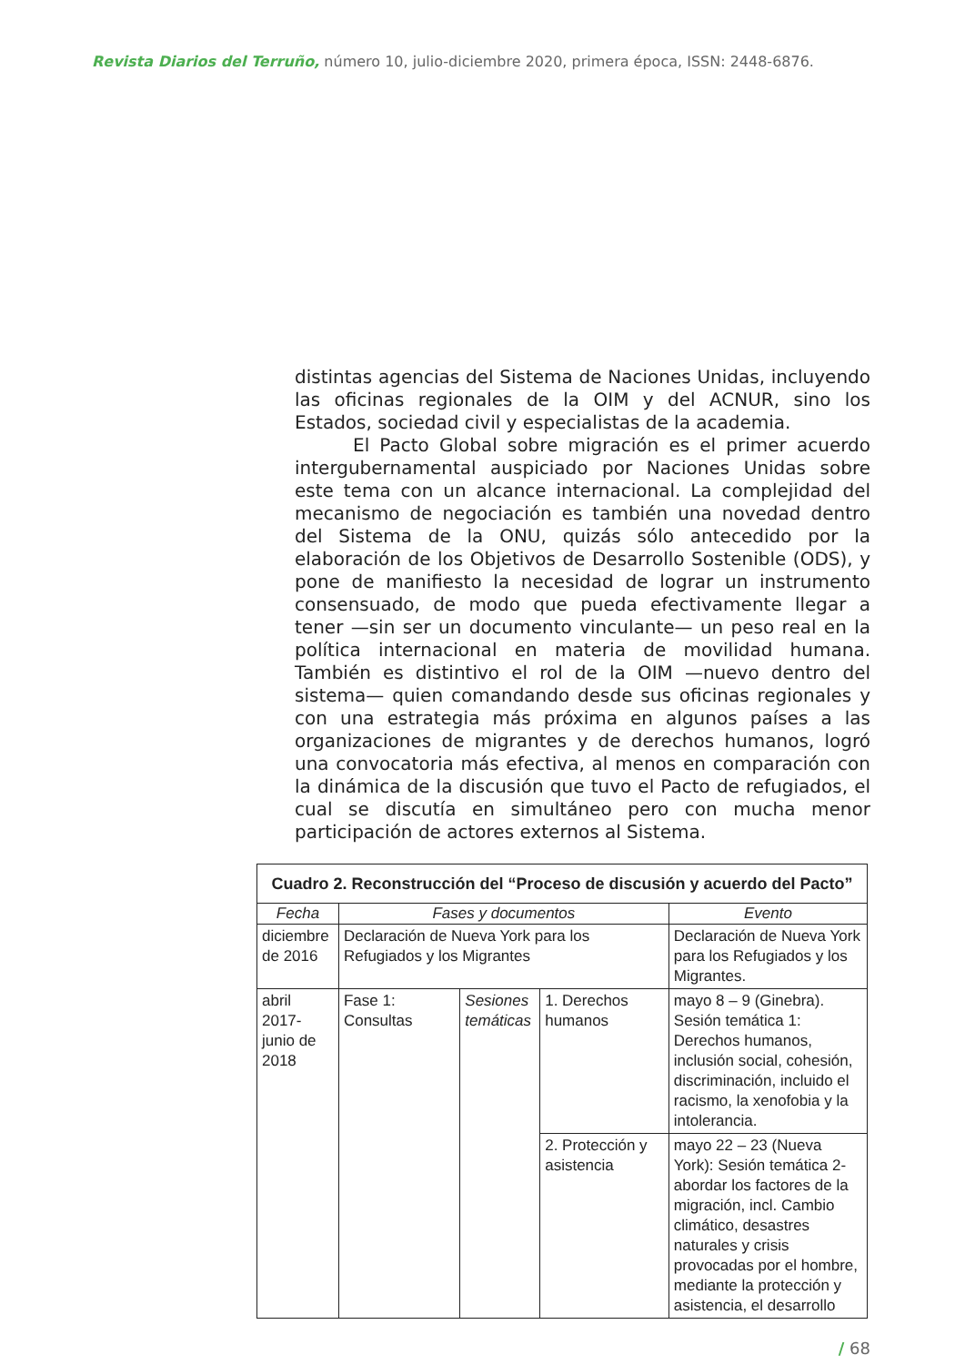Revista Diarios del Terruño, número 10, julio-diciembre 2020, primera época, ISSN: 2448-6876.
distintas agencias del Sistema de Naciones Unidas, incluyendo las oficinas regionales de la OIM y del ACNUR, sino los Estados, sociedad civil y especialistas de la academia.
El Pacto Global sobre migración es el primer acuerdo intergubernamental auspiciado por Naciones Unidas sobre este tema con un alcance internacional. La complejidad del mecanismo de negociación es también una novedad dentro del Sistema de la ONU, quizás sólo antecedido por la elaboración de los Objetivos de Desarrollo Sostenible (ODS), y pone de manifiesto la necesidad de lograr un instrumento consensuado, de modo que pueda efectivamente llegar a tener —sin ser un documento vinculante— un peso real en la política internacional en materia de movilidad humana. También es distintivo el rol de la OIM —nuevo dentro del sistema— quien comandando desde sus oficinas regionales y con una estrategia más próxima en algunos países a las organizaciones de migrantes y de derechos humanos, logró una convocatoria más efectiva, al menos en comparación con la dinámica de la discusión que tuvo el Pacto de refugiados, el cual se discutía en simultáneo pero con mucha menor participación de actores externos al Sistema.
| Cuadro 2. Reconstrucción del “Proceso de discusión y acuerdo del Pacto” | | | | |
| --- | --- | --- | --- | --- |
| Fecha | Fases y documentos | | | Evento |
| diciembre de 2016 | Declaración de Nueva York para los Refugiados y los Migrantes | | | Declaración de Nueva York para los Refugiados y los Migrantes. |
| abril 2017-junio de 2018 | Fase 1: Consultas | Sesiones temáticas | 1. Derechos humanos | mayo 8 – 9 (Ginebra). Sesión temática 1: Derechos humanos, inclusión social, cohesión, discriminación, incluido el racismo, la xenofobia y la intolerancia. |
| | | | 2. Protección y asistencia | mayo 22 – 23 (Nueva York): Sesión temática 2- abordar los factores de la migración, incl. Cambio climático, desastres naturales y crisis provocadas por el hombre, mediante la protección y asistencia, el desarrollo |
/ 68